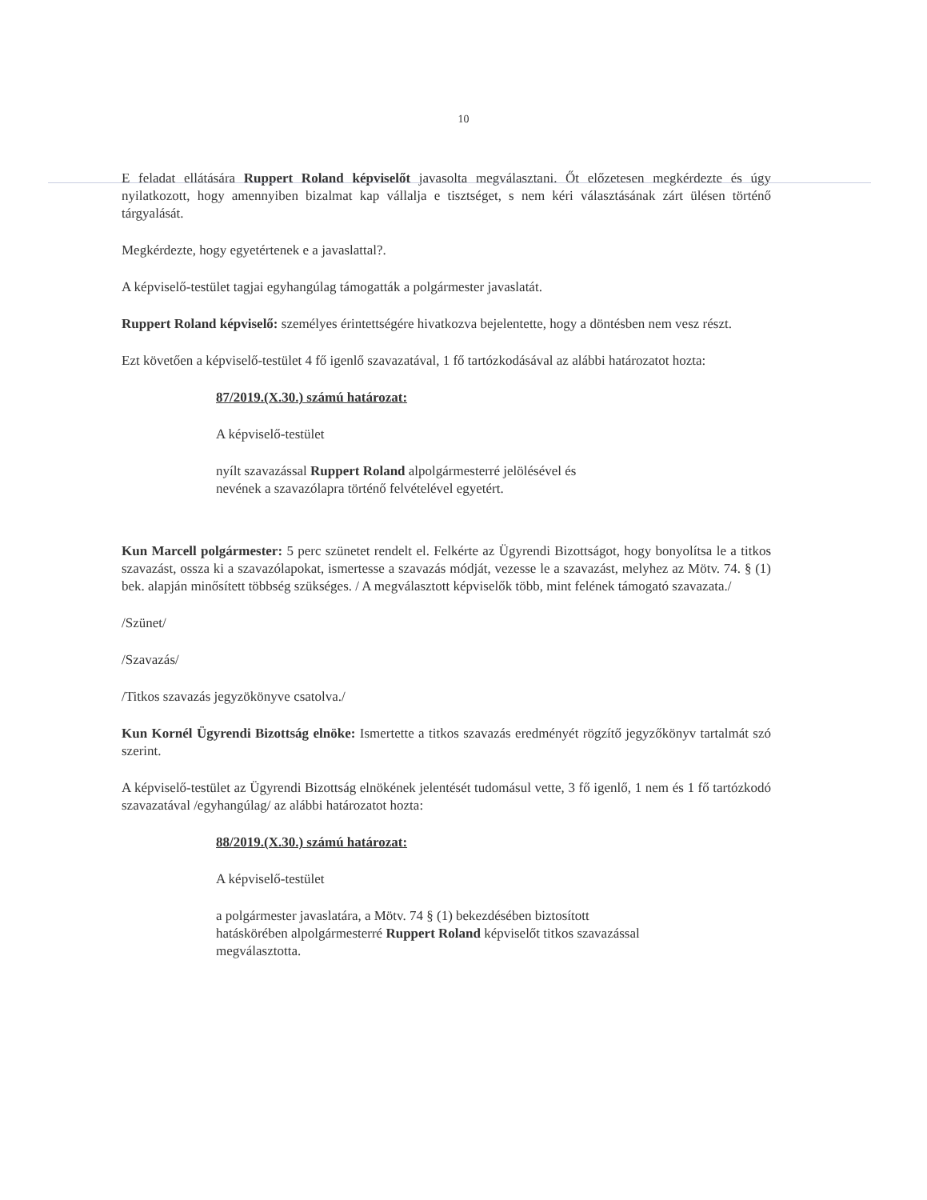10
E feladat ellátására Ruppert Roland képviselőt javasolta megválasztani. Őt előzetesen megkérdezte és úgy nyilatkozott, hogy amennyiben bizalmat kap vállalja e tisztséget, s nem kéri választásának zárt ülésen történő tárgyalását.
Megkérdezte, hogy egyetértenek e a javaslattal?.
A képviselő-testület tagjai egyhangúlag támogatták a polgármester javaslatát.
Ruppert Roland képviselő: személyes érintettségére hivatkozva bejelentette, hogy a döntésben nem vesz részt.
Ezt követően a képviselő-testület 4 fő igenlő szavazatával, 1 fő tartózkodásával az alábbi határozatot hozta:
87/2019.(X.30.) számú határozat:
A képviselő-testület
nyílt szavazással Ruppert Roland alpolgármesterré jelölésével és
nevének a szavazólapra történő felvételével egyetért.
Kun Marcell polgármester: 5 perc szünetet rendelt el. Felkérte az Ügyrendi Bizottságot, hogy bonyolítsa le a titkos szavazást, ossza ki a szavazólapokat, ismertesse a szavazás módját, vezesse le a szavazást, melyhez az Mötv. 74. § (1) bek. alapján minősített többség szükséges. / A megválasztott képviselők több, mint felének támogató szavazata./
/Szünet/
/Szavazás/
/Titkos szavazás jegyzökönyve csatolva./
Kun Kornél Ügyrendi Bizottság elnöke: Ismertette a titkos szavazás eredményét rögzítő jegyzőkönyv tartalmát szó szerint.
A képviselő-testület az Ügyrendi Bizottság elnökének jelentését tudomásul vette, 3 fő igenlő, 1 nem és 1 fő tartózkodó szavazatával /egyhangúlag/ az alábbi határozatot hozta:
88/2019.(X.30.) számú határozat:
A képviselő-testület
a polgármester javaslatára, a Mötv. 74 § (1) bekezdésében biztosított
hatáskörében alpolgármesterré Ruppert Roland képviselőt titkos szavazással
megválasztotta.